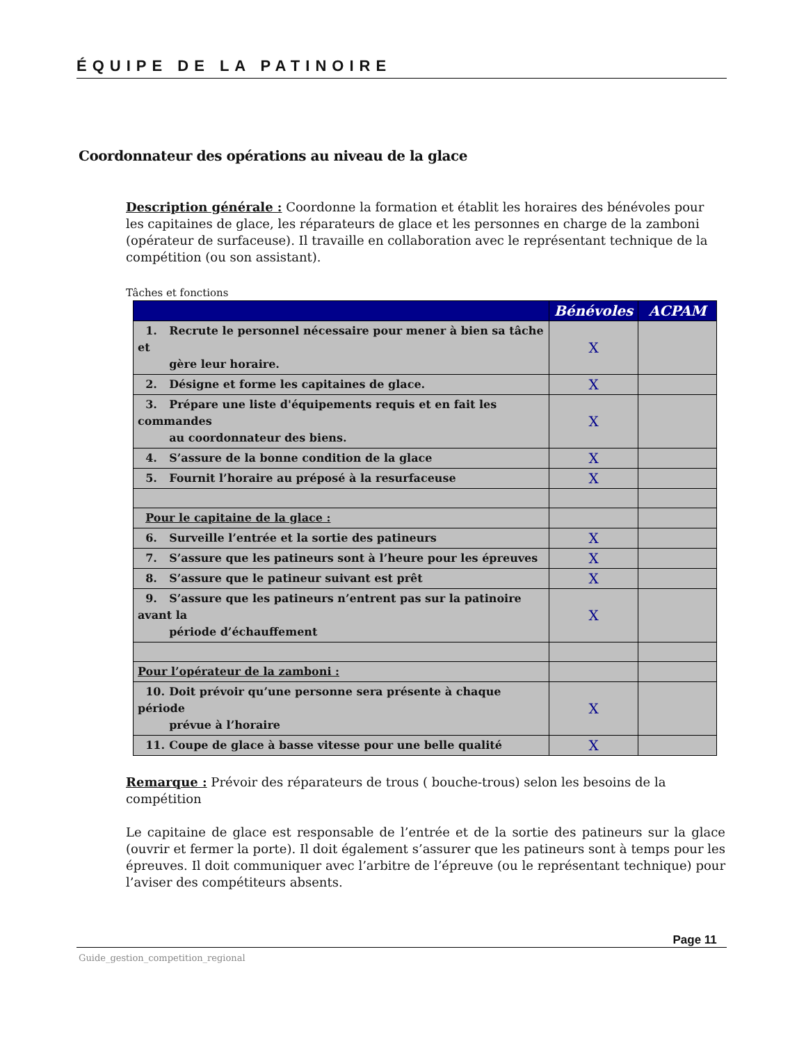ÉQUIPE DE LA PATINOIRE
Coordonnateur des opérations au niveau de la glace
Description générale : Coordonne la formation et établit les horaires des bénévoles pour les capitaines de glace, les réparateurs de glace et les personnes en charge de la zamboni (opérateur de surfaceuse). Il travaille en collaboration avec le représentant technique de la compétition (ou son assistant).
Tâches et fonctions
| | Bénévoles | ACPAM |
| --- | --- | --- |
| 1. Recrute le personnel nécessaire pour mener à bien sa tâche et gère leur horaire. | X | |
| 2. Désigne et forme les capitaines de glace. | X | |
| 3. Prépare une liste d'équipements requis et en fait les commandes au coordonnateur des biens. | X | |
| 4. S’assure de la bonne condition de la glace | X | |
| 5. Fournit l’horaire au préposé à la resurfaceuse | X | |
| Pour le capitaine de la glace : | | |
| 6. Surveille l’entrée et la sortie des patineurs | X | |
| 7. S’assure que les patineurs sont à l’heure pour les épreuves | X | |
| 8. S’assure que le patineur suivant est prêt | X | |
| 9. S’assure que les patineurs n’entrent pas sur la patinoire avant la période d’échauffement | X | |
| Pour l’opérateur de la zamboni : | | |
| 10. Doit prévoir qu’une personne sera présente à chaque période prévue à l’horaire | X | |
| 11. Coupe de glace à basse vitesse pour une belle qualité | X | |
Remarque : Prévoir des réparateurs de trous ( bouche-trous) selon les besoins de la compétition
Le capitaine de glace est responsable de l’entrée et de la sortie des patineurs sur la glace (ouvrir et fermer la porte). Il doit également s’assurer que les patineurs sont à temps pour les épreuves. Il doit communiquer avec l’arbitre de l’épreuve (ou le représentant technique) pour l’aviser des compétiteurs absents.
Page 11
Guide_gestion_competition_regional